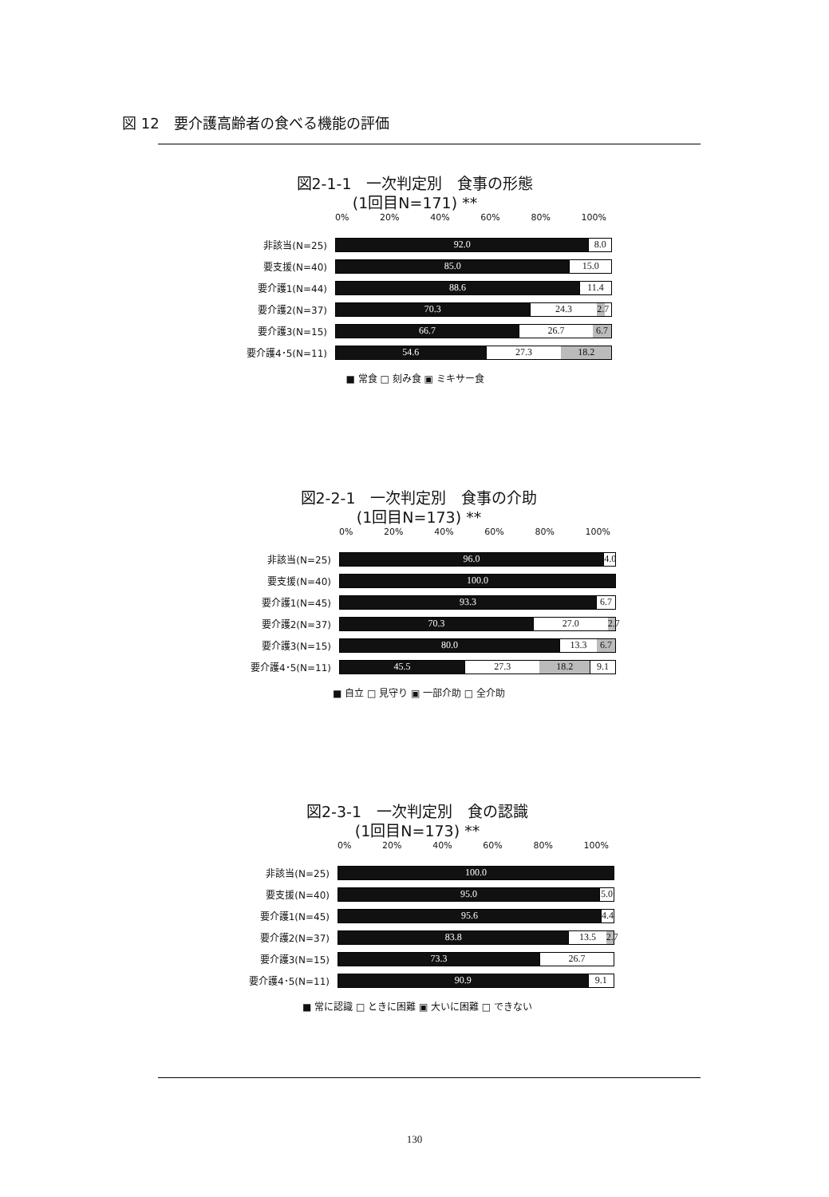図 12　要介護高齢者の食べる機能の評価
図2-1-1　一次判定別　食事の形態
(1回目N=171) **
0% 20% 40% 60% 80% 100%
非該当(N=25)
92.0 8.0
要支援(N=40)
85.0 15.0
要介護1(N=44)
88.6 11.4
要介護2(N=37)
70.3 24.3 2.7
要介護3(N=15)
66.7 26.7 6.7
要介護4･5(N=11)
54.6 27.3 18.2
■ 常食 □ 刻み食 ▣ ミキサー食
図2-2-1　一次判定別　食事の介助
(1回目N=173) **
0% 20% 40% 60% 80% 100%
非該当(N=25)
96.0 4.0
要支援(N=40)
100.0
要介護1(N=45)
93.3 6.7
要介護2(N=37)
70.3 27.0 2.7
要介護3(N=15)
80.0 13.3 6.7
要介護4･5(N=11)
45.5 27.3 18.2 9.1
■ 自立 □ 見守り ▣ 一部介助 □ 全介助
図2-3-1　一次判定別　食の認識
(1回目N=173) **
0% 20% 40% 60% 80% 100%
非該当(N=25)
100.0
要支援(N=40)
95.0 5.0
要介護1(N=45)
95.6 4.4
要介護2(N=37)
83.8 13.5 2.7
要介護3(N=15)
73.3 26.7
要介護4･5(N=11)
90.9 9.1
■ 常に認識 □ ときに困難 ▣ 大いに困難 □ できない
130